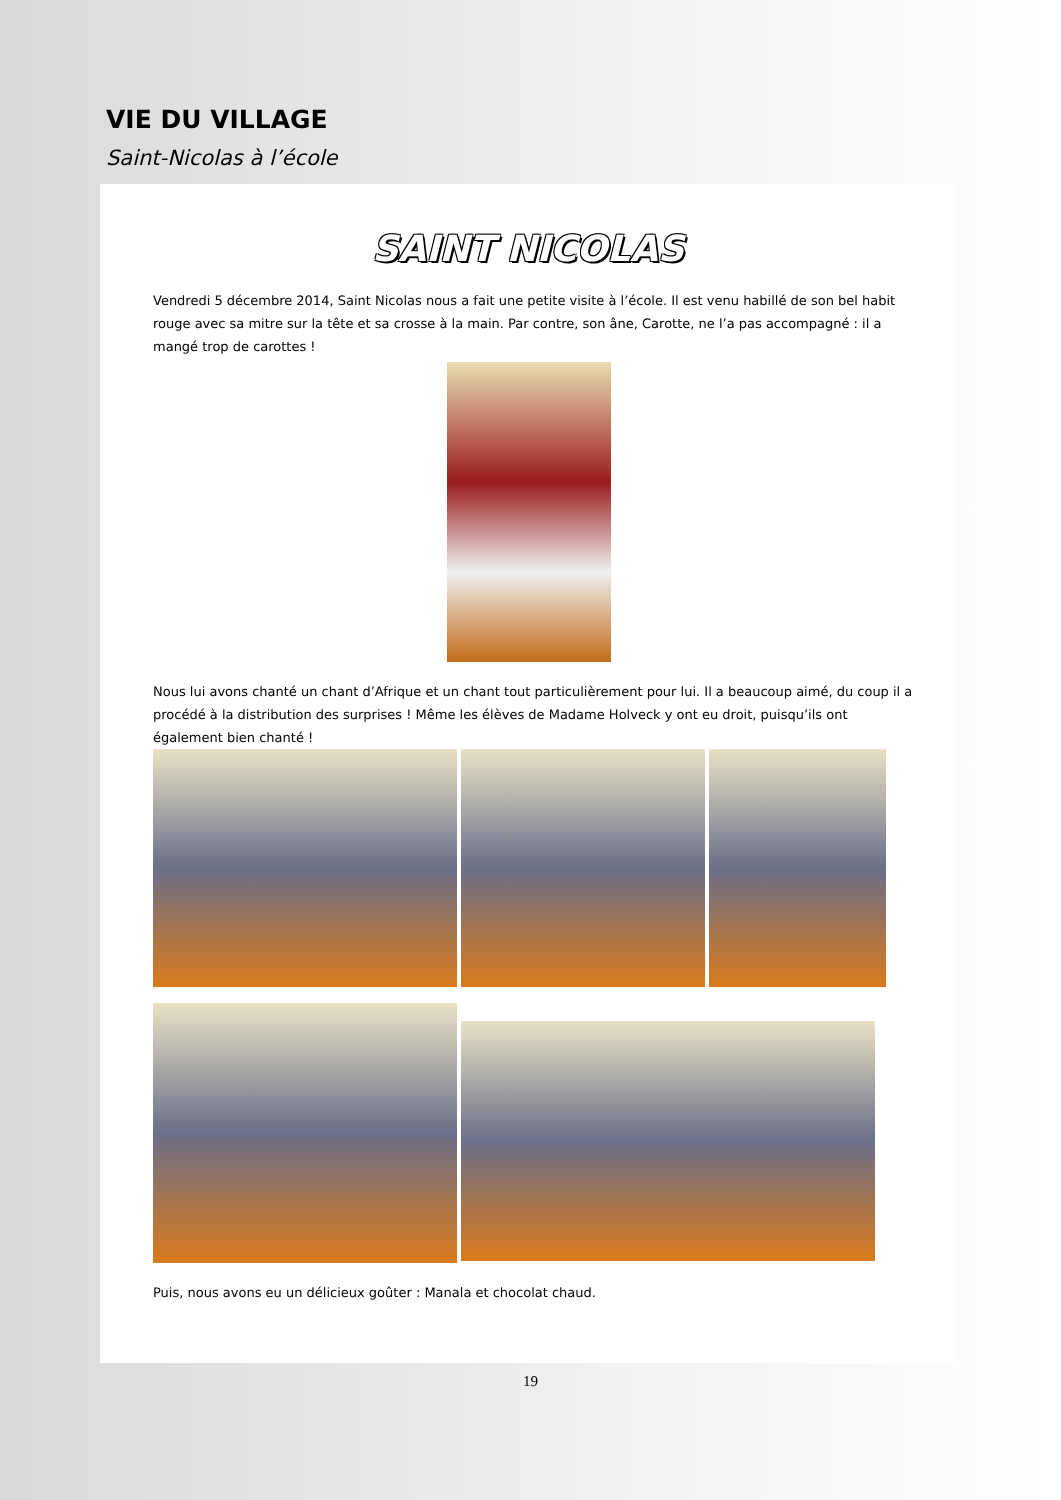VIE DU VILLAGE
Saint-Nicolas à l’école
SAINT NICOLAS
Vendredi 5 décembre 2014, Saint Nicolas nous a fait une petite visite à l’école. Il est venu habillé de son bel habit rouge avec sa mitre sur la tête et sa crosse à la main. Par contre, son âne, Carotte, ne l’a pas accompagné : il a mangé trop de carottes !
Nous lui avons chanté un chant d’Afrique et un chant tout particulièrement pour lui. Il a beaucoup aimé, du coup il a procédé à la distribution des surprises ! Même les élèves de Madame Holveck y ont eu droit, puisqu’ils ont également bien chanté !
Puis, nous avons eu un délicieux goûter : Manala et chocolat chaud.
19